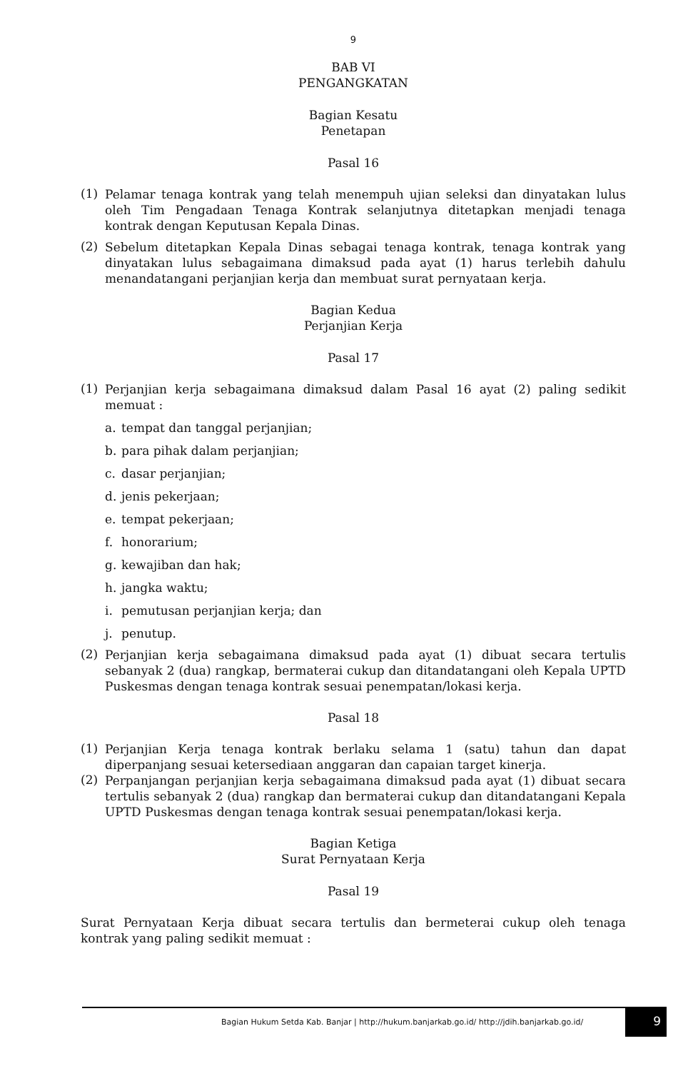9
BAB VI
PENGANGKATAN
Bagian Kesatu
Penetapan
Pasal 16
(1) Pelamar tenaga kontrak yang telah menempuh ujian seleksi dan dinyatakan lulus oleh Tim Pengadaan Tenaga Kontrak selanjutnya ditetapkan menjadi tenaga kontrak dengan Keputusan Kepala Dinas.
(2) Sebelum ditetapkan Kepala Dinas sebagai tenaga kontrak, tenaga kontrak yang dinyatakan lulus sebagaimana dimaksud pada ayat (1) harus terlebih dahulu menandatangani perjanjian kerja dan membuat surat pernyataan kerja.
Bagian Kedua
Perjanjian Kerja
Pasal 17
(1) Perjanjian kerja sebagaimana dimaksud dalam Pasal 16 ayat (2) paling sedikit memuat :
a. tempat dan tanggal perjanjian;
b. para pihak dalam perjanjian;
c. dasar perjanjian;
d. jenis pekerjaan;
e. tempat pekerjaan;
f. honorarium;
g. kewajiban dan hak;
h. jangka waktu;
i. pemutusan perjanjian kerja; dan
j. penutup.
(2) Perjanjian kerja sebagaimana dimaksud pada ayat (1) dibuat secara tertulis sebanyak 2 (dua) rangkap, bermaterai cukup dan ditandatangani oleh Kepala UPTD Puskesmas dengan tenaga kontrak sesuai penempatan/lokasi kerja.
Pasal 18
(1) Perjanjian Kerja tenaga kontrak berlaku selama 1 (satu) tahun dan dapat diperpanjang sesuai ketersediaan anggaran dan capaian target kinerja.
(2) Perpanjangan perjanjian kerja sebagaimana dimaksud pada ayat (1) dibuat secara tertulis sebanyak 2 (dua) rangkap dan bermaterai cukup dan ditandatangani Kepala UPTD Puskesmas dengan tenaga kontrak sesuai penempatan/lokasi kerja.
Bagian Ketiga
Surat Pernyataan Kerja
Pasal 19
Surat Pernyataan Kerja dibuat secara tertulis dan bermeterai cukup oleh tenaga kontrak yang paling sedikit memuat :
Bagian Hukum Setda Kab. Banjar | http://hukum.banjarkab.go.id/ http://jdih.banjarkab.go.id/
9